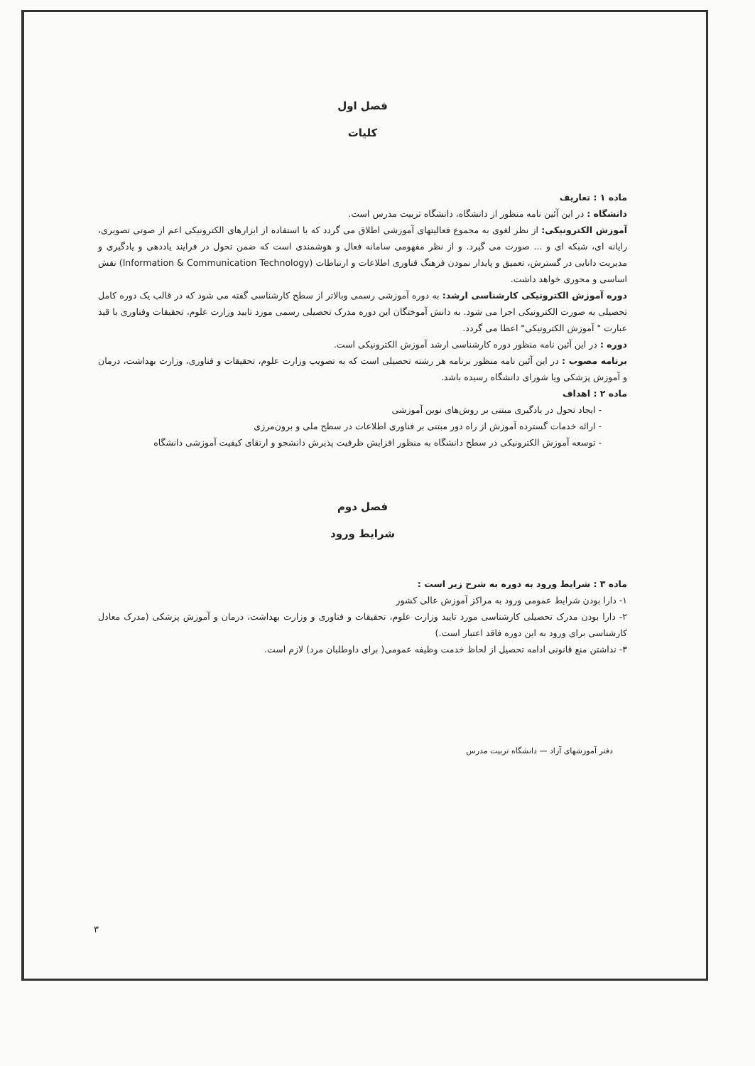فصل اول
کلیات
ماده ۱ : تعاریف
دانشگاه : در این آئین نامه منظور از دانشگاه، دانشگاه تربیت مدرس است.
آموزش الکترونیکی: از نظر لغوی به مجموع فعالیتهای آموزشی اطلاق می گردد که با استفاده از ابزارهای الکترونیکی اعم از صوتی تصویری، رایانه ای، شبکه ای و ... صورت می گیرد. و از نظر مفهومی سامانه فعال و هوشمندی است که ضمن تحول در فرایند یاددهی و یادگیری و مدیریت دانایی در گسترش، تعمیق و پایدار نمودن فرهنگ فناوری اطلاعات و ارتباطات (Information & Communication Technology) نقش اساسی و محوری خواهد داشت.
دوره آموزش الکترونیکی کارشناسی ارشد: به دوره آموزشی رسمی وبالاتر از سطح کارشناسی گفته می شود که در قالب یک دوره کامل تحصیلی به صورت الکترونیکی اجرا می شود. به دانش آموختگان این دوره مدرک تحصیلی رسمی مورد تایید وزارت علوم، تحقیقات وفناوری با قید عبارت " آموزش الکترونیکی" اعطا می گردد.
دوره : در این آئین نامه منظور دوره کارشناسی ارشد آموزش الکترونیکی است.
برنامه مصوب : در این آئین نامه منظور برنامه هر رشته تحصیلی است که به تصویب وزارت علوم، تحقیقات و فناوری، وزارت بهداشت، درمان و آموزش پزشکی ویا شورای دانشگاه رسیده باشد.
ماده ۲ : اهداف
- ایجاد تحول در یادگیری مبتنی بر روش‌های نوین آموزشی
- ارائه خدمات گسترده آموزش از راه دور مبتنی بر فناوری اطلاعات در سطح ملی و برون‌مرزی
- توسعه آموزش الکترونیکی در سطح دانشگاه به منظور افزایش ظرفیت پذیرش دانشجو و ارتقای کیفیت آموزشی دانشگاه
فصل دوم
شرایط ورود
ماده ۳ : شرایط ورود به دوره به شرح زیر است :
۱- دارا بودن شرایط عمومی ورود به مراکز آموزش عالی کشور
۲- دارا بودن مدرک تحصیلی کارشناسی مورد تایید وزارت علوم، تحقیقات و فناوری و وزارت بهداشت، درمان و آموزش پزشکی (مدرک معادل کارشناسی برای ورود به این دوره فاقد اعتبار است.)
۳- نداشتن منع قانونی ادامه تحصیل از لحاظ خدمت وظیفه عمومی( برای داوطلبان مرد) لازم است.
دفتر آموزشهای آزاد — دانشگاه تربیت مدرس
۳